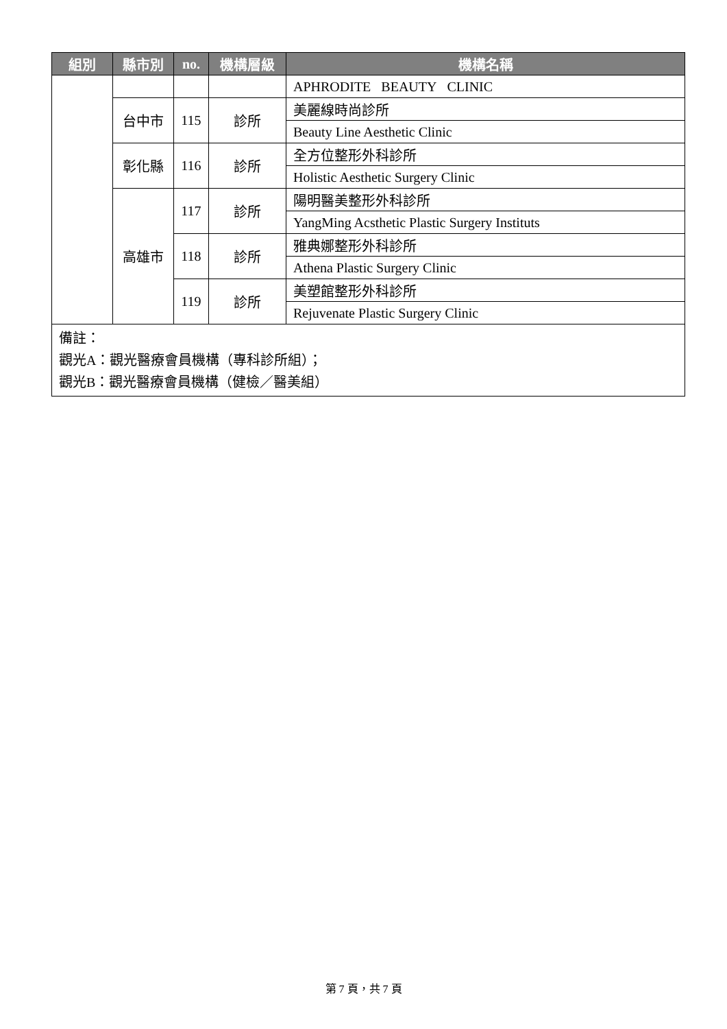| 組別 | 縣市別 | no. | 機構層級 | 機構名稱 |
| --- | --- | --- | --- | --- |
| | | | | APHRODITE BEAUTY CLINIC |
| | 台中市 | 115 | 診所 | 美麗線時尚診所 |
| | | | | Beauty Line Aesthetic Clinic |
| | 彰化縣 | 116 | 診所 | 全方位整形外科診所 |
| | | | | Holistic Aesthetic Surgery Clinic |
| | 高雄市 | 117 | 診所 | 陽明醫美整形外科診所 |
| | | | | YangMing Acsthetic Plastic Surgery Instituts |
| | | 118 | 診所 | 雅典娜整形外科診所 |
| | | | | Athena Plastic Surgery Clinic |
| | | 119 | 診所 | 美塑館整形外科診所 |
| | | | | Rejuvenate Plastic Surgery Clinic |
| 備註： 觀光A：觀光醫療會員機構（專科診所組）； 觀光B：觀光醫療會員機構（健檢／醫美組） | | | | |
第 7 頁，共 7 頁